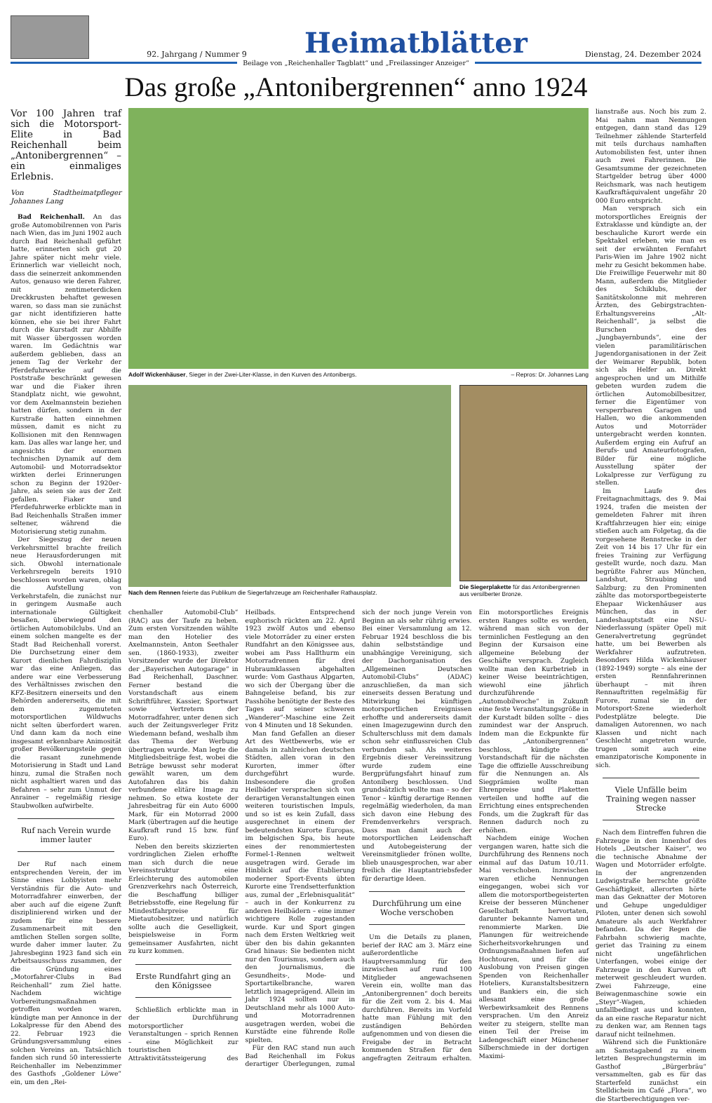92. Jahrgang / Nummer 9
Heimatblätter
Dienstag, 24. Dezember 2024
Beilage von „Reichenhaller Tagblatt“ und „Freilassinger Anzeiger“
Das große „Antonibergrennen“ anno 1924
Vor 100 Jahren traf sich die Motorsport-Elite in Bad Reichenhall beim „Antonibergrennen“ – ein einmaliges Erlebnis.
Von Stadtheimatpfleger Johannes Lang
Bad Reichenhall. An das große Automobilrennen von Paris nach Wien, das im Juni 1902 auch durch Bad Reichenhall geführt hatte, erinnerten sich gut 20 Jahre später nicht mehr viele. Erinnerlich war vielleicht noch, dass die seinerzeit ankommenden Autos, genauso wie deren Fahrer, mit zentimeterdicken Dreckkrusten behaftet gewesen waren, so dass man sie zunächst gar nicht identifizieren hatte können, ehe sie bei ihrer Fahrt durch die Kurstadt zur Abhilfe mit Wasser übergossen worden waren. Im Gedächtnis war außerdem geblieben, dass an jenem Tag der Verkehr der Pferdefuhrwerke auf die Poststraße beschränkt gewesen war und die Fiaker ihren Standplatz nicht, wie gewohnt, vor dem Axelmannstein beziehen hatten dürfen, sondern in der Kurstraße hatten einnehmen müssen, damit es nicht zu Kollisionen mit den Rennwagen kam. Das alles war lange her, und angesichts der enormen technischen Dynamik auf dem Automobil- und Motorradsektor wirkten derlei Erinnerungen schon zu Beginn der 1920er-Jahre, als seien sie aus der Zeit gefallen. Fiaker und Pferdefuhrwerke erblickte man in Bad Reichenhalls Straßen immer seltener, während die Motorisierung stetig zunahm.
Der Siegeszug der neuen Verkehrsmittel brachte freilich neue Herausforderungen mit sich. Obwohl internationale Verkehrsregeln bereits 1910 beschlossen worden waren, oblag die Aufstellung von Verkehrstafeln, die zunächst nur in geringem Ausmaße auch internationale Gültigkeit besaßen, überwiegend den örtlichen Automobilclubs. Und an einem solchen mangelte es der Stadt Bad Reichenhall vorerst. Die Durchsetzung einer dem Kurort dienlichen Fahrdisziplin war das eine Anliegen, das andere war eine Verbesserung des Verhältnisses zwischen den KFZ-Besitzern einerseits und den Behörden andererseits, die mit dem zugemuteten motorsportlichen Wildwuchs nicht selten überfordert waren. Und dann kam da noch eine insgesamt erkennbare Animosität großer Bevölkerungsteile gegen die rasant zunehmende Motorisierung in Stadt und Land hinzu, zumal die Straßen noch nicht asphaltiert waren und das Befahren – sehr zum Unmut der Anrainer – regelmäßig riesige Staubwolken aufwirbelte.
Ruf nach Verein wurde immer lauter
Der Ruf nach einem entsprechenden Verein, der im Sinne eines Lobbyisten mehr Verständnis für die Auto- und Motorradfahrer einwerben, der aber auch auf die eigene Zunft disziplinierend wirken und der zudem für eine bessere Zusammenarbeit mit den amtlichen Stellen sorgen sollte, wurde daher immer lauter. Zu Jahresbeginn 1923 fand sich ein Arbeitsausschuss zusammen, der die Gründung eines „Motorfahrer-Clubs in Bad Reichenhall“ zum Ziel hatte. Nachdem wichtige Vorbereitungsmaßnahmen getroffen worden waren, kündigte man per Annonce in der Lokalpresse für den Abend des 22. Februar 1923 die Gründungsversammlung eines solchen Vereins an. Tatsächlich fanden sich rund 50 interessierte Reichenhaller im Nebenzimmer des Gasthofs „Goldener Löwe“ ein, um den „Rei-
Adolf Wickenhäuser, Sieger in der Zwei-Liter-Klasse, in den Kurven des Antonibergs. – Repros: Dr. Johannes Lang
Nach dem Rennen feierte das Publikum die Siegerfahrzeuge am Reichenhaller Rathausplatz.
Die Siegerplakette für das Antonibergrennen aus versilberter Bronze.
chenhaller Automobil-Club“ (RAC) aus der Taufe zu heben. Zum ersten Vorsitzenden wählte man den Hotelier des Axelmannstein, Anton Seethaler sen. (1860-1933), zweiter Vorsitzender wurde der Direktor der „Bayerischen Autogarage“ in Bad Reichenhall, Daschner. Ferner bestand die Vorstandschaft aus einem Schriftführer, Kassier, Sportwart sowie Vertretern der Motorradfahrer, unter denen sich auch der Zeitungsverleger Fritz Wiedemann befand, weshalb ihm das Thema der Werbung übertragen wurde. Man legte die Mitgliedsbeiträge fest, wobei die Beträge bewusst sehr moderat gewählt waren, um dem Autofahren das bis dahin verbundene elitäre Image zu nehmen. So etwa kostete der Jahresbeitrag für ein Auto 6000 Mark, für ein Motorrad 2000 Mark (übertragen auf die heutige Kaufkraft rund 15 bzw. fünf Euro).
Neben den bereits skizzierten vordringlichen Zielen erhoffte man sich durch die neue Vereinsstruktur eine Erleichterung des automobilen Grenzverkehrs nach Österreich, die Beschaffung billiger Betriebsstoffe, eine Regelung für Mindestfahrpreise für Mietautobesitzer, und natürlich sollte auch die Geselligkeit, beispielsweise in Form gemeinsamer Ausfahrten, nicht zu kurz kommen.
Erste Rundfahrt ging an den Königssee
Schließlich erblickte man in der Durchführung motorsportlicher Veranstaltungen – sprich Rennen – eine Möglichkeit zur touristischen Attraktivitätssteigerung des Heilbads. Entsprechend euphorisch rückten am 22. April 1923 zwölf Autos und ebenso viele Motorräder zu einer ersten Rundfahrt an den Königssee aus, wobei am Pass Hallthurm ein Motorradrennen für drei Hubraumklassen abgehalten wurde: Vom Gasthaus Alpgarten, wo sich der Übergang über die Bahngeleise befand, bis zur Passhöhe benötigte der Beste des Tages auf seiner schweren „Wanderer“-Maschine eine Zeit von 4 Minuten und 18 Sekunden.
Man fand Gefallen an dieser Art des Wettbewerbs, wie er damals in zahlreichen deutschen Städten, allen voran in den Kurorten, immer öfter durchgeführt wurde. Insbesondere die großen Heilbäder versprachen sich von derartigen Veranstaltungen einen weiteren touristischen Impuls, und so ist es kein Zufall, dass ausgerechnet in einem der bedeutendsten Kurorte Europas, im belgischen Spa, bis heute eines der renommiertesten Formel-1-Rennen weltweit ausgetragen wird. Gerade im Hinblick auf die Etablierung moderner Sport-Events übten Kurorte eine Trendsetterfunktion aus, zumal der „Erlebnisqualität“ – auch in der Konkurrenz zu anderen Heilbädern – eine immer wichtigere Rolle zugestanden wurde. Kur und Sport gingen nach dem Ersten Weltkrieg weit über den bis dahin gekannten Grad hinaus: Sie bedienten nicht nur den Tourismus, sondern auch den Journalismus, die Gesundheits-, Mode- und Sportartikelbranche, waren letztlich imageprägend. Allein im Jahr 1924 sollten nur in Deutschland mehr als 1000 Auto- und Motorradrennen ausgetragen werden, wobei die Kurstädte eine führende Rolle spielten.
Für den RAC stand nun auch Bad Reichenhall im Fokus derartiger Überlegungen, zumal sich der noch junge Verein von Beginn an als sehr rührig erwies. Bei einer Versammlung am 12. Februar 1924 beschloss die bis dahin selbstständige und unabhängige Vereinigung, sich der Dachorganisation des „Allgemeinen Deutschen Automobil-Clubs“ (ADAC) anzuschließen, da man sich einerseits dessen Beratung und Mitwirkung bei künftigen motorsportlichen Ereignissen erhoffte und andererseits damit einen Imagezugewinn durch den Schulterschluss mit dem damals schon sehr einflussreichen Club verbunden sah. Als weiteres Ergebnis dieser Vereinssitzung wurde zudem eine Bergprüfungsfahrt hinauf zum Antoniberg beschlossen. Und grundsätzlich wollte man – so der Tenor – künftig derartige Rennen regelmäßig wiederholen, da man sich davon eine Hebung des Fremdenverkehrs versprach. Dass man damit auch der motorsportlichen Leidenschaft und Autobegeisterung der Vereinsmitglieder frönen wollte, blieb unausgesprochen, war aber freilich die Hauptantriebsfeder für derartige Ideen.
Durchführung um eine Woche verschoben
Um die Details zu planen, berief der RAC am 3. März eine außerordentliche Hauptversammlung für den inzwischen auf rund 100 Mitglieder angewachsenen Verein ein, wollte man das „Antonibergrennen“ doch bereits für die Zeit vom 2. bis 4. Mai durchführen. Bereits im Vorfeld hatte man Fühlung mit den zuständigen Behörden aufgenommen und von diesen die Freigabe der in Betracht kommenden Straßen für den angefragten Zeitraum erhalten. Ein motorsportliches Ereignis ersten Ranges sollte es werden, während man sich von der terminlichen Festlegung an den Beginn der Kursaison eine allgemeine Belebung der Geschäfte versprach. Zugleich wollte man den Kurbetrieb in keiner Weise beeinträchtigen, wiewohl eine jährlich durchzuführende „Automobilwoche“ in Zukunft eine feste Veranstaltungsgröße in der Kurstadt bilden sollte – dies zumindest war der Anspruch. Indem man die Eckpunkte für das „Antonibergrennen“ beschloss, kündigte die Vorstandschaft für die nächsten Tage die offizielle Ausschreibung für die Nennungen an. Als Siegprämien wollte man Ehrenpreise und Plaketten verteilen und hoffte auf die Errichtung eines entsprechenden Fonds, um die Zugkraft für das Rennen dadurch noch zu erhöhen.
Nachdem einige Wochen vergangen waren, hatte sich die Durchführung des Rennens noch einmal auf das Datum 10./11. Mai verschoben. Inzwischen waren etliche Nennungen eingegangen, wobei sich vor allem die motorsportbegeisterten Kreise der besseren Münchener Gesellschaft hervortaten, darunter bekannte Namen und renommierte Marken. Die Planungen für weitreichende Sicherheitsvorkehrungen und Ordnungsmaßnahmen liefen auf Hochtouren, und für die Auslobung von Preisen gingen Spenden von Reichenhaller Hoteliers, Kuranstaltsbesitzern und Bankiers ein, die sich allesamt eine große Werbewirksamkeit des Rennens versprachen. Um den Anreiz weiter zu steigern, stellte man einen Teil der Preise im Ladengeschäft einer Münchener Silberschmiede in der dortigen Maximi-
lianstraße aus. Noch bis zum 2. Mai nahm man Nennungen entgegen, dann stand das 129 Teilnehmer zählende Starterfeld mit teils durchaus namhaften Automobilisten fest, unter ihnen auch zwei Fahrerinnen. Die Gesamtsumme der gezeichneten Startgelder betrug über 4000 Reichsmark, was nach heutigem Kaufkraftäquivalent ungefähr 20 000 Euro entspricht.
Man versprach sich ein motorsportliches Ereignis der Extraklasse und kündigte an, der beschauliche Kurort werde ein Spektakel erleben, wie man es seit der erwähnten Fernfahrt Paris-Wien im Jahre 1902 nicht mehr zu Gesicht bekommen habe. Die Freiwillige Feuerwehr mit 80 Mann, außerdem die Mitglieder des Schiklubs, der Sanitätskolonne mit mehreren Ärzten, des Gebirgstrachten-Erhaltungsvereins „Alt-Reichenhall“, ja selbst die Burschen des „Jungbayernbunds“, eine der vielen paramilitärischen Jugendorganisationen in der Zeit der Weimarer Republik, boten sich als Helfer an. Direkt angesprochen und um Mithilfe gebeten wurden zudem die örtlichen Automobilbesitzer, ferner die Eigentümer von versperrbaren Garagen und Hallen, wo die ankommenden Autos und Motorräder untergebracht werden konnten. Außerdem erging ein Aufruf an Berufs- und Amateurfotografen, Bilder für eine mögliche Ausstellung später der Lokalpresse zur Verfügung zu stellen.
Im Laufe des Freitagnachmittags, des 9. Mai 1924, trafen die meisten der gemeldeten Fahrer mit ihren Kraftfahrzeugen hier ein; einige stießen auch am Folgetag, da die vorgesehene Rennstrecke in der Zeit von 14 bis 17 Uhr für ein freies Training zur Verfügung gestellt wurde, noch dazu. Man begrüßte Fahrer aus München, Landshut, Straubing und Salzburg; zu den Prominenten zählte das motorsportbegeisterte Ehepaar Wickenhäuser aus München, das in der Landeshauptstadt eine NSU-Niederlassung (später Opel) mit Generalvertretung gegründet hatte, um bei Bewerben als Werkfahrer aufzutreten. Besonders Hilda Wickenhäuser (1892-1949) sorgte – als eine der ersten Rennfahrerinnen überhaupt – mit ihren Rennauftritten regelmäßig für Furore, zumal sie in der Motorsport-Szene wiederholt Podestplätze belegte. Die damaligen Autorennen, wo nach Klassen und nicht nach Geschlecht angetreten wurde, trugen somit auch eine emanzipatorische Komponente in sich.
Viele Unfälle beim Training wegen nasser Strecke
Nach dem Eintreffen fuhren die Fahrzeuge in den Innenhof des Hotels „Deutscher Kaiser“, wo die technische Abnahme der Wagen und Motorräder erfolgte. In der angrenzenden Ludwigstraße herrschte größte Geschäftigkeit, allerorten hörte man das Geknatter der Motoren und Gehupe ungeduldiger Piloten, unter denen sich sowohl Amateure als auch Werkfahrer befanden. Da der Regen die Fahrbahn schwierig machte, geriet das Training zu einem nicht ungefährlichen Unterfangen, wobei einige der Fahrzeuge in den Kurven oft meterweit geschleudert wurden. Zwei Fahrzeuge, eine Beiwagenmaschine sowie ein „Steyr“-Wagen, schieden unfallbedingt aus und konnten, da an eine rasche Reparatur nicht zu denken war, am Rennen tags darauf nicht teilnehmen.
Während sich die Funktionäre am Samstagabend zu einem letzten Besprechungstermin im Gasthof „Bürgerbräu“ versammelten, gab es für das Starterfeld zunächst ein Stelldichein im Café „Flora“, wo die Startberechtigungen ver-